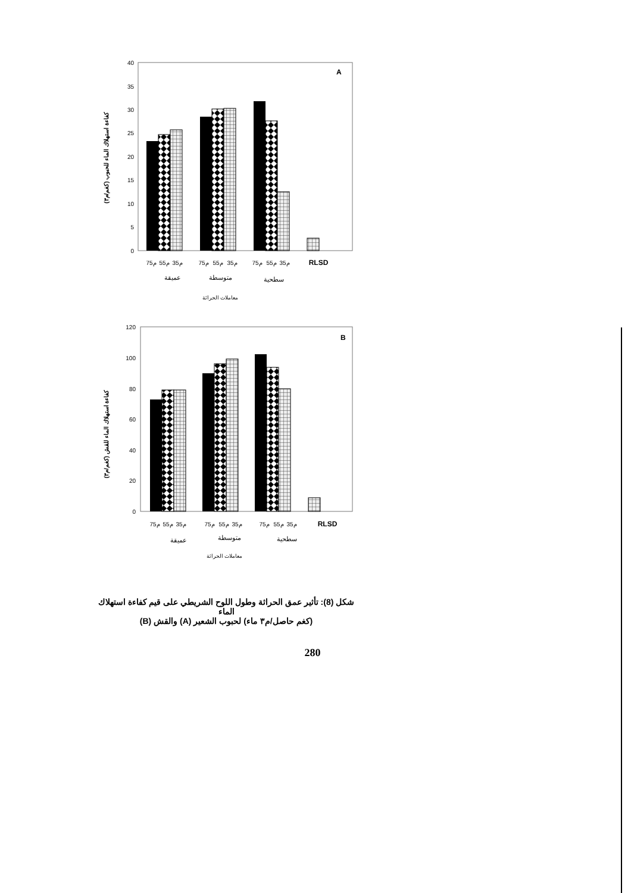0
5
10
15
20
25
30
35
40
A
كفاءة استهلاك الماء للحبوب (كغم/م٣)
75م
55م
35م
75م
55م
35م
75م
55م
35م
RLSD
عميقة
متوسطة
سطحية
معاملات الحراثة
0
20
40
60
80
100
120
B
كفاءة استهلاك الماء للقش (كغم/م٣)
75م
55م
35م
75م
55م
35م
75م
55م
35م
RLSD
عميقة
متوسطة
سطحية
معاملات الحراثة
شكل (8): تأثير عمق الحراثة وطول اللوح الشريطي على قيم كفاءة استهلاك الماء
(كغم حاصل/م٣ ماء) لحبوب الشعير (A) والقش (B)
280